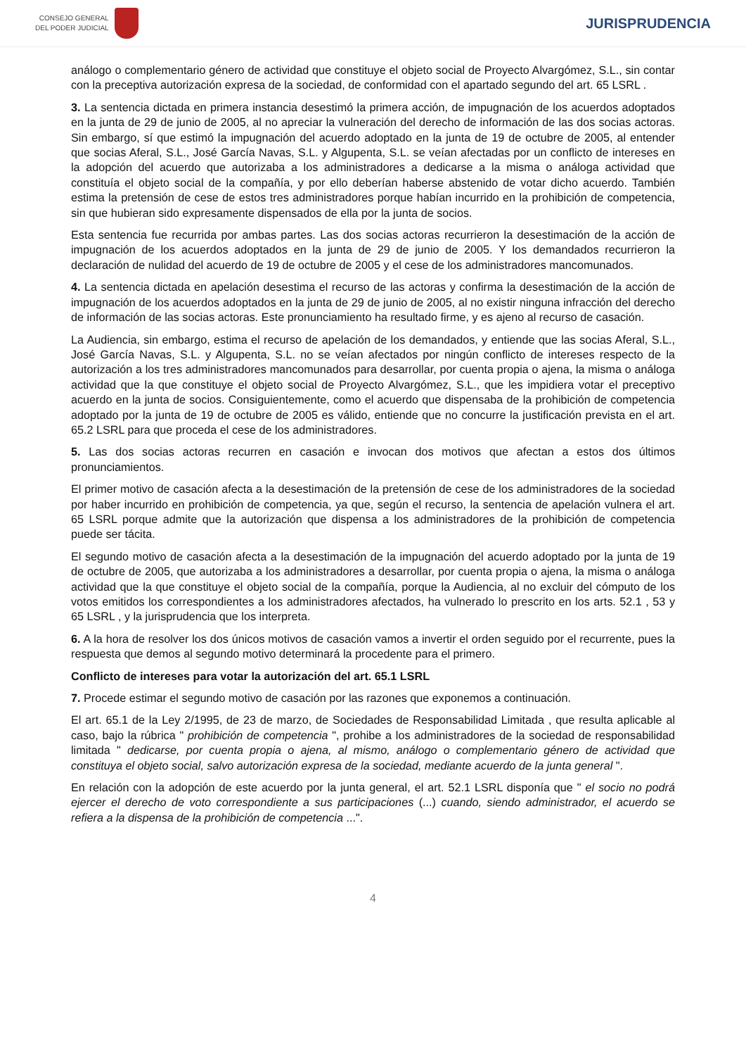CONSEJO GENERAL
DEL PODER JUDICIAL
JURISPRUDENCIA
análogo o complementario género de actividad que constituye el objeto social de Proyecto Alvargómez, S.L., sin contar con la preceptiva autorización expresa de la sociedad, de conformidad con el apartado segundo del art. 65 LSRL .
3. La sentencia dictada en primera instancia desestimó la primera acción, de impugnación de los acuerdos adoptados en la junta de 29 de junio de 2005, al no apreciar la vulneración del derecho de información de las dos socias actoras. Sin embargo, sí que estimó la impugnación del acuerdo adoptado en la junta de 19 de octubre de 2005, al entender que socias Aferal, S.L., José García Navas, S.L. y Algupenta, S.L. se veían afectadas por un conflicto de intereses en la adopción del acuerdo que autorizaba a los administradores a dedicarse a la misma o análoga actividad que constituía el objeto social de la compañía, y por ello deberían haberse abstenido de votar dicho acuerdo. También estima la pretensión de cese de estos tres administradores porque habían incurrido en la prohibición de competencia, sin que hubieran sido expresamente dispensados de ella por la junta de socios.
Esta sentencia fue recurrida por ambas partes. Las dos socias actoras recurrieron la desestimación de la acción de impugnación de los acuerdos adoptados en la junta de 29 de junio de 2005. Y los demandados recurrieron la declaración de nulidad del acuerdo de 19 de octubre de 2005 y el cese de los administradores mancomunados.
4. La sentencia dictada en apelación desestima el recurso de las actoras y confirma la desestimación de la acción de impugnación de los acuerdos adoptados en la junta de 29 de junio de 2005, al no existir ninguna infracción del derecho de información de las socias actoras. Este pronunciamiento ha resultado firme, y es ajeno al recurso de casación.
La Audiencia, sin embargo, estima el recurso de apelación de los demandados, y entiende que las socias Aferal, S.L., José García Navas, S.L. y Algupenta, S.L. no se veían afectados por ningún conflicto de intereses respecto de la autorización a los tres administradores mancomunados para desarrollar, por cuenta propia o ajena, la misma o análoga actividad que la que constituye el objeto social de Proyecto Alvargómez, S.L., que les impidiera votar el preceptivo acuerdo en la junta de socios. Consiguientemente, como el acuerdo que dispensaba de la prohibición de competencia adoptado por la junta de 19 de octubre de 2005 es válido, entiende que no concurre la justificación prevista en el art. 65.2 LSRL para que proceda el cese de los administradores.
5. Las dos socias actoras recurren en casación e invocan dos motivos que afectan a estos dos últimos pronunciamientos.
El primer motivo de casación afecta a la desestimación de la pretensión de cese de los administradores de la sociedad por haber incurrido en prohibición de competencia, ya que, según el recurso, la sentencia de apelación vulnera el art. 65 LSRL porque admite que la autorización que dispensa a los administradores de la prohibición de competencia puede ser tácita.
El segundo motivo de casación afecta a la desestimación de la impugnación del acuerdo adoptado por la junta de 19 de octubre de 2005, que autorizaba a los administradores a desarrollar, por cuenta propia o ajena, la misma o análoga actividad que la que constituye el objeto social de la compañía, porque la Audiencia, al no excluir del cómputo de los votos emitidos los correspondientes a los administradores afectados, ha vulnerado lo prescrito en los arts. 52.1 , 53 y 65 LSRL , y la jurisprudencia que los interpreta.
6. A la hora de resolver los dos únicos motivos de casación vamos a invertir el orden seguido por el recurrente, pues la respuesta que demos al segundo motivo determinará la procedente para el primero.
Conflicto de intereses para votar la autorización del art. 65.1 LSRL
7. Procede estimar el segundo motivo de casación por las razones que exponemos a continuación.
El art. 65.1 de la Ley 2/1995, de 23 de marzo, de Sociedades de Responsabilidad Limitada , que resulta aplicable al caso, bajo la rúbrica " prohibición de competencia ", prohibe a los administradores de la sociedad de responsabilidad limitada " dedicarse, por cuenta propia o ajena, al mismo, análogo o complementario género de actividad que constituya el objeto social, salvo autorización expresa de la sociedad, mediante acuerdo de la junta general ".
En relación con la adopción de este acuerdo por la junta general, el art. 52.1 LSRL disponía que " el socio no podrá ejercer el derecho de voto correspondiente a sus participaciones (...) cuando, siendo administrador, el acuerdo se refiera a la dispensa de la prohibición de competencia ...".
4